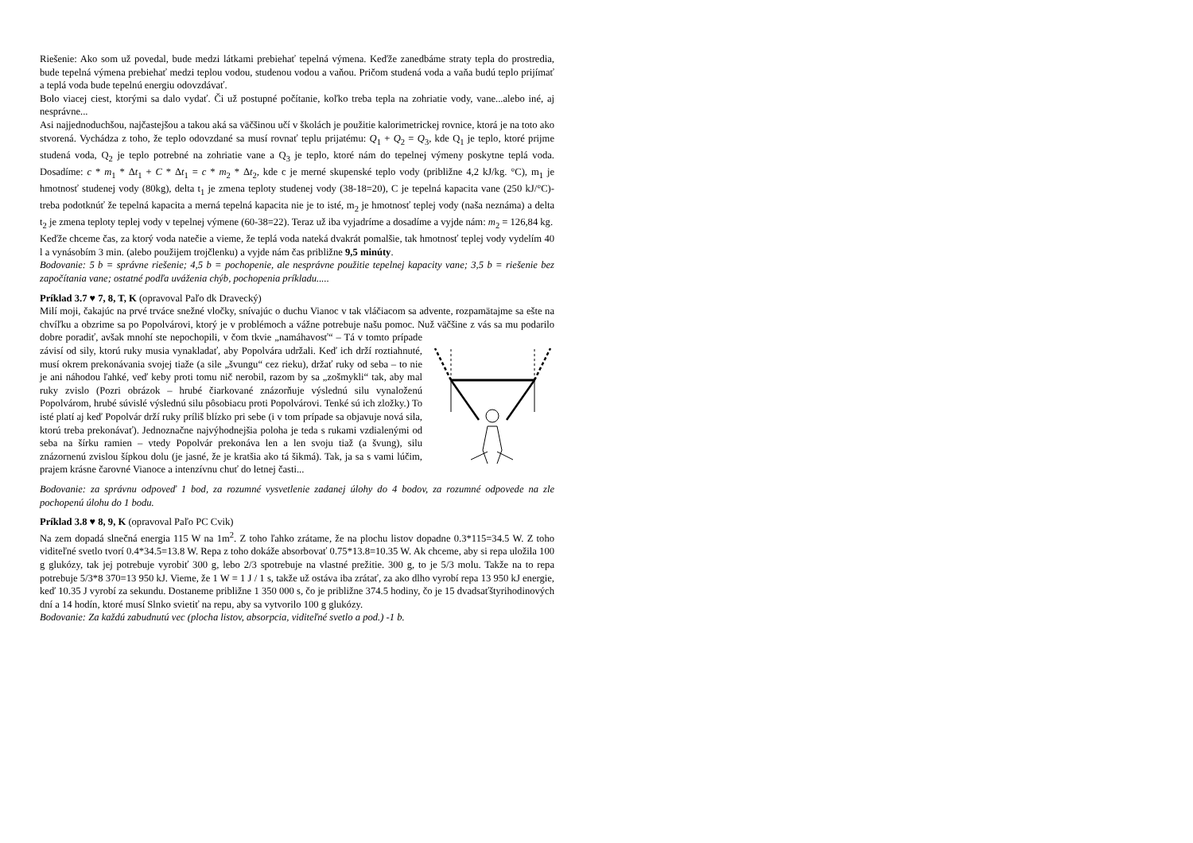Riešenie: Ako som už povedal, bude medzi látkami prebiehať tepelná výmena. Keďže zanedbáme straty tepla do prostredia, bude tepelná výmena prebiehať medzi teplou vodou, studenou vodou a vaňou. Pričom studená voda a vaňa budú teplo prijímať a teplá voda bude tepelnú energiu odovzdávať.
Bolo viacej ciest, ktorými sa dalo vydať. Či už postupné počítanie, koľko treba tepla na zohriatie vody, vane...alebo iné, aj nesprávne...
Asi najjednoduchšou, najčastejšou a takou aká sa väčšinou učí v školách je použitie kalorimetrickej rovnice, ktorá je na toto ako stvorená. Vychádza z toho, že teplo odovzdané sa musí rovnať teplu prijatému: Q<sub>1</sub> + Q<sub>2</sub> = Q<sub>3</sub>, kde Q<sub>1</sub> je teplo, ktoré prijme studená voda, Q<sub>2</sub> je teplo potrebné na zohriatie vane a Q<sub>3</sub> je teplo, ktoré nám do tepelnej výmeny poskytne teplá voda. Dosadíme: c * m<sub>1</sub> * Δt<sub>1</sub> + C * Δt<sub>1</sub> = c * m<sub>2</sub> * Δt<sub>2</sub>, kde c je merné skupenské teplo vody (približne 4,2 kJ/kg. °C), m<sub>1</sub> je hmotnosť studenej vody (80kg), delta t<sub>1</sub> je zmena teploty studenej vody (38-18=20), C je tepelná kapacita vane (250 kJ/°C)- treba podotknúť že tepelná kapacita a merná tepelná kapacita nie je to isté, m<sub>2</sub> je hmotnosť teplej vody (naša neznáma) a delta t<sub>2</sub> je zmena teploty teplej vody v tepelnej výmene (60-38=22). Teraz už iba vyjadríme a dosadíme a vyjde nám: m<sub>2</sub> = 126,84 kg.
Keďže chceme čas, za ktorý voda natečie a vieme, že teplá voda nateká dvakrát pomalšie, tak hmotnosť teplej vody vydelím 40 l a vynásobím 3 min. (alebo použijem trojčlenku) a vyjde nám čas približne 9,5 minúty.
Bodovanie: 5 b = správne riešenie; 4,5 b = pochopenie, ale nesprávne použitie tepelnej kapacity vane; 3,5 b = riešenie bez započítania vane; ostatné podľa uváženia chýb, pochopenia príkladu.....
Príklad 3.7 ♥ 7, 8, T, K (opravoval Paľo dk Dravecký)
Milí moji, čakajúc na prvé trváce snežné vločky, snívajúc o duchu Vianoc v tak vláčiacom sa advente, rozpamätajme sa ešte na chvíľku a obzrime sa po Popolvárovi, ktorý je v problémoch a vážne potrebuje našu pomoc. Nuž väčšine z vás sa mu podarilo dobre poradiť, avšak mnohí ste nepochopili, v čom tkvie „namáhavosť“ – Tá v tomto prípade závisí od sily, ktorú ruky musia vynakladať, aby Popolvára udržali. Keď ich drží roztiahnuté, musí okrem prekonávania svojej tiaže (a sile „švungu“ cez rieku), držať ruky od seba – to nie je ani náhodou ľahké, veď keby proti tomu nič nerobil, razom by sa „zošmykli“ tak, aby mal ruky zvislo (Pozri obrázok – hrubé čiarkované znázorňuje výslednú silu vynaloženú Popolvárom, hrubé súvislé výslednú silu pôsobiacu proti Popolvárovi. Tenké sú ich zložky.) To isté platí aj keď Popolvár drží ruky príliš blízko pri sebe (i v tom prípade sa objavuje nová sila, ktorú treba prekonávať). Jednoznačne najvýhodnejšia poloha je teda s rukami vzdialenými od seba na šírku ramien – vtedy Popolvár prekonáva len a len svoju tiaž (a švung), silu znázornenú zvislou šípkou dolu (je jasné, že je kratšia ako tá šikmá). Tak, ja sa s vami lúčim, prajem krásne čarovné Vianoce a intenzívnu chuť do letnej časti...
Bodovanie: za správnu odpoveď 1 bod, za rozumné vysvetlenie zadanej úlohy do 4 bodov, za rozumné odpovede na zle pochopenú úlohu do 1 bodu.
Príklad 3.8 ♥ 8, 9, K (opravoval Paľo PC Cvik)
Na zem dopadá slnečná energia 115 W na 1m<sup>2</sup>. Z toho ľahko zrátame, že na plochu listov dopadne 0.3*115=34.5 W. Z toho viditeľné svetlo tvorí 0.4*34.5=13.8 W. Repa z toho dokáže absorbovať 0.75*13.8=10.35 W. Ak chceme, aby si repa uložila 100 g glukózy, tak jej potrebuje vyrobiť 300 g, lebo 2/3 spotrebuje na vlastné prežitie. 300 g, to je 5/3 molu. Takže na to repa potrebuje 5/3*8 370=13 950 kJ. Vieme, že 1 W = 1 J / 1 s, takže už ostáva iba zrátať, za ako dlho vyrobí repa 13 950 kJ energie, keď 10.35 J vyrobí za sekundu. Dostaneme približne 1 350 000 s, čo je približne 374.5 hodiny, čo je 15 dvadsaťštyrihodinových dní a 14 hodín, ktoré musí Slnko svietiť na repu, aby sa vytvorilo 100 g glukózy.
Bodovanie: Za každú zabudnutú vec (plocha listov, absorpcia, viditeľné svetlo a pod.) -1 b.